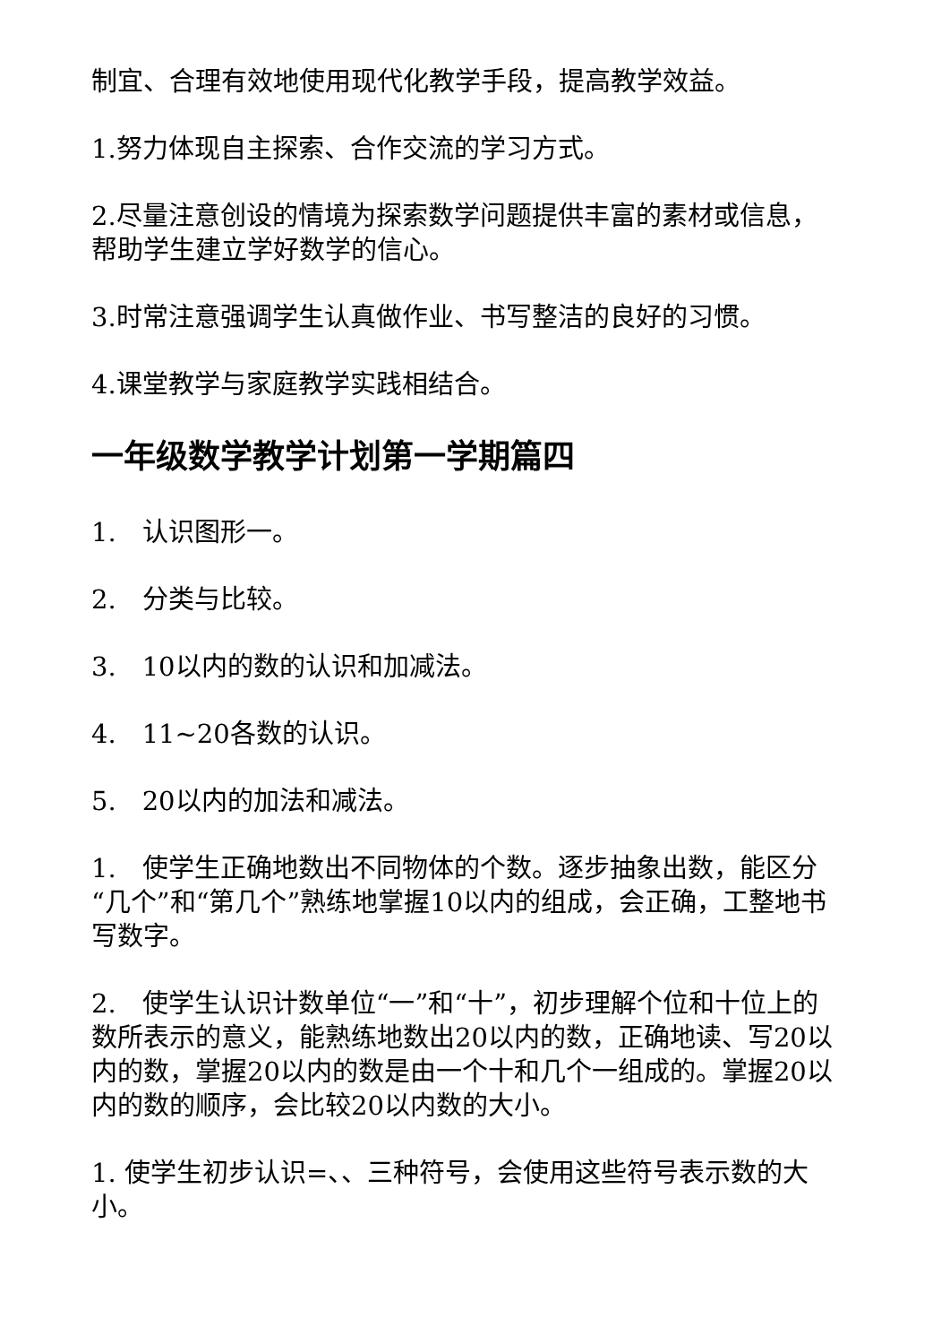制宜、合理有效地使用现代化教学手段，提高教学效益。
1.努力体现自主探索、合作交流的学习方式。
2.尽量注意创设的情境为探索数学问题提供丰富的素材或信息，帮助学生建立学好数学的信心。
3.时常注意强调学生认真做作业、书写整洁的良好的习惯。
4.课堂教学与家庭教学实践相结合。
一年级数学教学计划第一学期篇四
1.　认识图形一。
2.　分类与比较。
3.　10以内的数的认识和加减法。
4.　11~20各数的认识。
5.　20以内的加法和减法。
1.　使学生正确地数出不同物体的个数。逐步抽象出数，能区分“几个”和“第几个”熟练地掌握10以内的组成，会正确，工整地书写数字。
2.　使学生认识计数单位“一”和“十”，初步理解个位和十位上的数所表示的意义，能熟练地数出20以内的数，正确地读、写20以内的数，掌握20以内的数是由一个十和几个一组成的。掌握20以内的数的顺序，会比较20以内数的大小。
1. 使学生初步认识=、、三种符号，会使用这些符号表示数的大小。